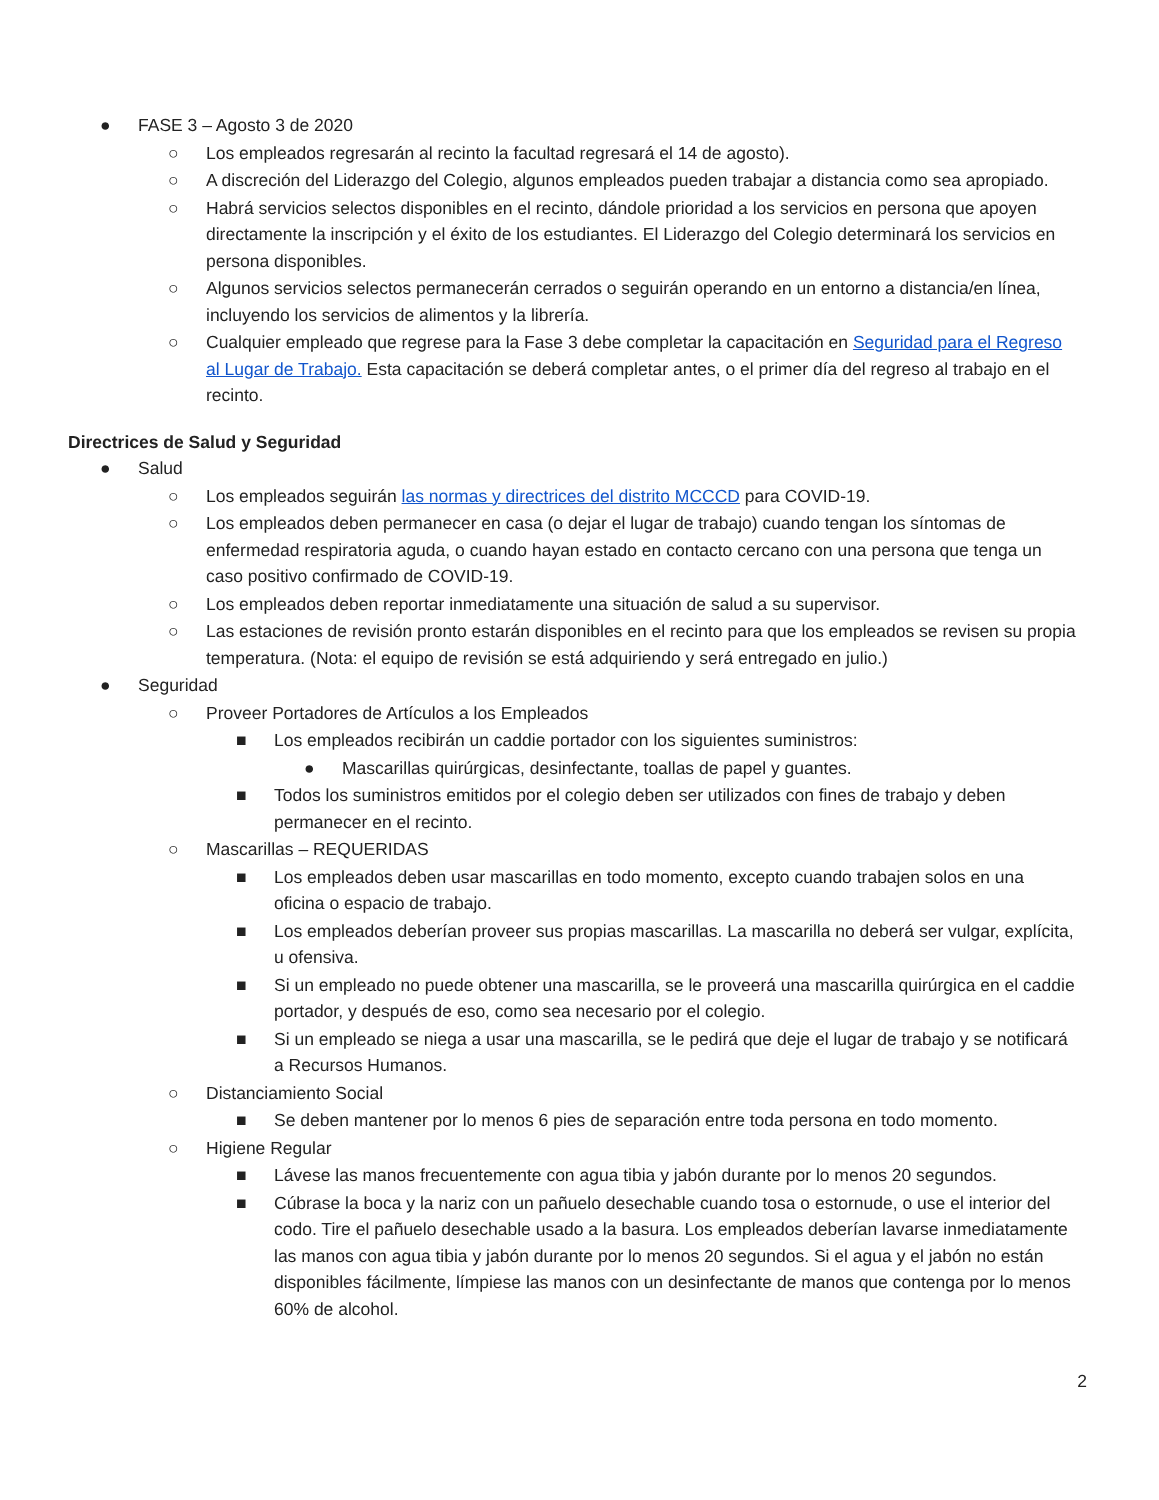● FASE 3 – Agosto 3 de 2020
○ Los empleados regresarán al recinto la facultad regresará el 14 de agosto).
○ A discreción del Liderazgo del Colegio, algunos empleados pueden trabajar a distancia como sea apropiado.
○ Habrá servicios selectos disponibles en el recinto, dándole prioridad a los servicios en persona que apoyen directamente la inscripción y el éxito de los estudiantes. El Liderazgo del Colegio determinará los servicios en persona disponibles.
○ Algunos servicios selectos permanecerán cerrados o seguirán operando en un entorno a distancia/en línea, incluyendo los servicios de alimentos y la librería.
○ Cualquier empleado que regrese para la Fase 3 debe completar la capacitación en Seguridad para el Regreso al Lugar de Trabajo. Esta capacitación se deberá completar antes, o el primer día del regreso al trabajo en el recinto.
Directrices de Salud y Seguridad
● Salud
○ Los empleados seguirán las normas y directrices del distrito MCCCD para COVID-19.
○ Los empleados deben permanecer en casa (o dejar el lugar de trabajo) cuando tengan los síntomas de enfermedad respiratoria aguda, o cuando hayan estado en contacto cercano con una persona que tenga un caso positivo confirmado de COVID-19.
○ Los empleados deben reportar inmediatamente una situación de salud a su supervisor.
○ Las estaciones de revisión pronto estarán disponibles en el recinto para que los empleados se revisen su propia temperatura. (Nota: el equipo de revisión se está adquiriendo y será entregado en julio.)
● Seguridad
○ Proveer Portadores de Artículos a los Empleados
■ Los empleados recibirán un caddie portador con los siguientes suministros:
● Mascarillas quirúrgicas, desinfectante, toallas de papel y guantes.
■ Todos los suministros emitidos por el colegio deben ser utilizados con fines de trabajo y deben permanecer en el recinto.
○ Mascarillas – REQUERIDAS
■ Los empleados deben usar mascarillas en todo momento, excepto cuando trabajen solos en una oficina o espacio de trabajo.
■ Los empleados deberían proveer sus propias mascarillas. La mascarilla no deberá ser vulgar, explícita, u ofensiva.
■ Si un empleado no puede obtener una mascarilla, se le proveerá una mascarilla quirúrgica en el caddie portador, y después de eso, como sea necesario por el colegio.
■ Si un empleado se niega a usar una mascarilla, se le pedirá que deje el lugar de trabajo y se notificará a Recursos Humanos.
○ Distanciamiento Social
■ Se deben mantener por lo menos 6 pies de separación entre toda persona en todo momento.
○ Higiene Regular
■ Lávese las manos frecuentemente con agua tibia y jabón durante por lo menos 20 segundos.
■ Cúbrase la boca y la nariz con un pañuelo desechable cuando tosa o estornude, o use el interior del codo. Tire el pañuelo desechable usado a la basura. Los empleados deberían lavarse inmediatamente las manos con agua tibia y jabón durante por lo menos 20 segundos. Si el agua y el jabón no están disponibles fácilmente, límpiese las manos con un desinfectante de manos que contenga por lo menos 60% de alcohol.
2